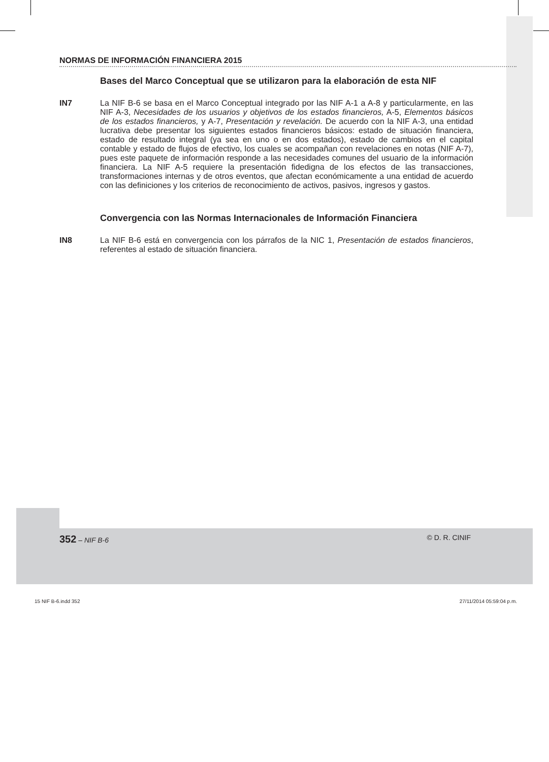NORMAS DE INFORMACIÓN FINANCIERA 2015
Bases del Marco Conceptual que se utilizaron para la elaboración de esta NIF
IN7 La NIF B-6 se basa en el Marco Conceptual integrado por las NIF A-1 a A-8 y particularmente, en las NIF A-3, Necesidades de los usuarios y objetivos de los estados financieros, A-5, Elementos básicos de los estados financieros, y A-7, Presentación y revelación. De acuerdo con la NIF A-3, una entidad lucrativa debe presentar los siguientes estados financieros básicos: estado de situación financiera, estado de resultado integral (ya sea en uno o en dos estados), estado de cambios en el capital contable y estado de flujos de efectivo, los cuales se acompañan con revelaciones en notas (NIF A-7), pues este paquete de información responde a las necesidades comunes del usuario de la información financiera. La NIF A-5 requiere la presentación fidedigna de los efectos de las transacciones, transformaciones internas y de otros eventos, que afectan económicamente a una entidad de acuerdo con las definiciones y los criterios de reconocimiento de activos, pasivos, ingresos y gastos.
Convergencia con las Normas Internacionales de Información Financiera
IN8 La NIF B-6 está en convergencia con los párrafos de la NIC 1, Presentación de estados financieros, referentes al estado de situación financiera.
352 – NIF B-6 © D. R. CINIF
15 NIF B-6.indd 352 27/11/2014 05:59:04 p.m.